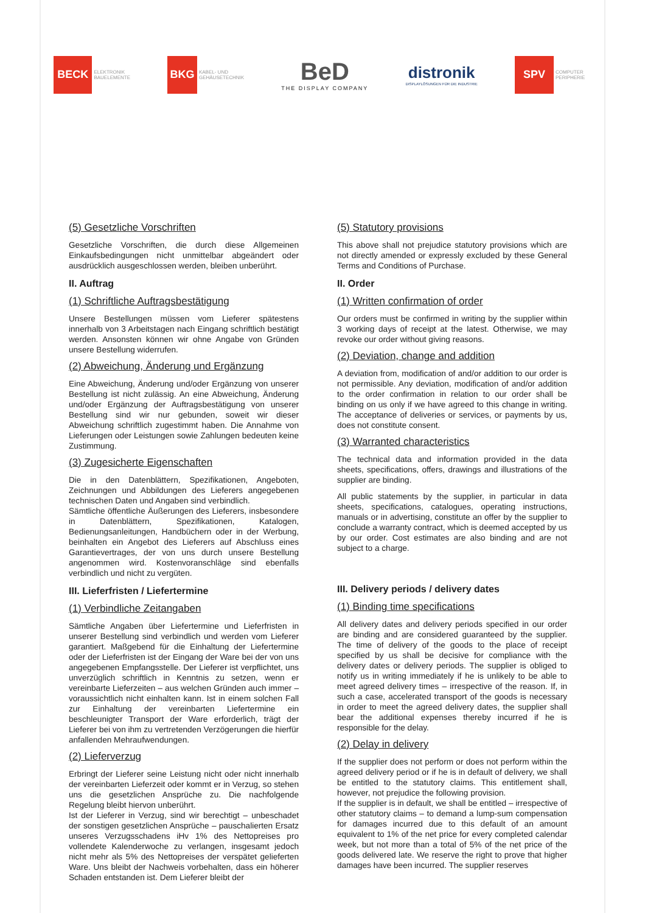BECK
ELEKTRONIK
BAUELEMENTE
BKG
KABEL- UND
GEHÄUSETECHNIK
BeD
THE DISPLAY COMPANY
distronik
DISPLAYLÖSUNGEN FÜR DIE INDUSTRIE
SPV
COMPUTER
PERIPHERIE
(5) Gesetzliche Vorschriften
Gesetzliche Vorschriften, die durch diese Allgemeinen Einkaufsbedingungen nicht unmittelbar abgeändert oder ausdrücklich ausgeschlossen werden, bleiben unberührt.
II. Auftrag
(1) Schriftliche Auftragsbestätigung
Unsere Bestellungen müssen vom Lieferer spätestens innerhalb von 3 Arbeitstagen nach Eingang schriftlich bestätigt werden. Ansonsten können wir ohne Angabe von Gründen unsere Bestellung widerrufen.
(2) Abweichung, Änderung und Ergänzung
Eine Abweichung, Änderung und/oder Ergänzung von unserer Bestellung ist nicht zulässig. An eine Abweichung, Änderung und/oder Ergänzung der Auftragsbestätigung von unserer Bestellung sind wir nur gebunden, soweit wir dieser Abweichung schriftlich zugestimmt haben. Die Annahme von Lieferungen oder Leistungen sowie Zahlungen bedeuten keine Zustimmung.
(3) Zugesicherte Eigenschaften
Die in den Datenblättern, Spezifikationen, Angeboten, Zeichnungen und Abbildungen des Lieferers angegebenen technischen Daten und Angaben sind verbindlich.
Sämtliche öffentliche Äußerungen des Lieferers, insbesondere in Datenblättern, Spezifikationen, Katalogen, Bedienungsanleitungen, Handbüchern oder in der Werbung, beinhalten ein Angebot des Lieferers auf Abschluss eines Garantievertrages, der von uns durch unsere Bestellung angenommen wird. Kostenvoranschläge sind ebenfalls verbindlich und nicht zu vergüten.
III. Lieferfristen / Liefertermine
(1) Verbindliche Zeitangaben
Sämtliche Angaben über Liefertermine und Lieferfristen in unserer Bestellung sind verbindlich und werden vom Lieferer garantiert. Maßgebend für die Einhaltung der Liefertermine oder der Lieferfristen ist der Eingang der Ware bei der von uns angegebenen Empfangsstelle. Der Lieferer ist verpflichtet, uns unverzüglich schriftlich in Kenntnis zu setzen, wenn er vereinbarte Lieferzeiten – aus welchen Gründen auch immer – voraussichtlich nicht einhalten kann. Ist in einem solchen Fall zur Einhaltung der vereinbarten Liefertermine ein beschleunigter Transport der Ware erforderlich, trägt der Lieferer bei von ihm zu vertretenden Verzögerungen die hierfür anfallenden Mehraufwendungen.
(2) Lieferverzug
Erbringt der Lieferer seine Leistung nicht oder nicht innerhalb der vereinbarten Lieferzeit oder kommt er in Verzug, so stehen uns die gesetzlichen Ansprüche zu. Die nachfolgende Regelung bleibt hiervon unberührt.
Ist der Lieferer in Verzug, sind wir berechtigt – unbeschadet der sonstigen gesetzlichen Ansprüche – pauschalierten Ersatz unseres Verzugsschadens iHv 1% des Nettopreises pro vollendete Kalenderwoche zu verlangen, insgesamt jedoch nicht mehr als 5% des Nettopreises der verspätet gelieferten Ware. Uns bleibt der Nachweis vorbehalten, dass ein höherer Schaden entstanden ist. Dem Lieferer bleibt der
(5) Statutory provisions
This above shall not prejudice statutory provisions which are not directly amended or expressly excluded by these General Terms and Conditions of Purchase.
II. Order
(1) Written confirmation of order
Our orders must be confirmed in writing by the supplier within 3 working days of receipt at the latest. Otherwise, we may revoke our order without giving reasons.
(2) Deviation, change and addition
A deviation from, modification of and/or addition to our order is not permissible. Any deviation, modification of and/or addition to the order confirmation in relation to our order shall be binding on us only if we have agreed to this change in writing. The acceptance of deliveries or services, or payments by us, does not constitute consent.
(3) Warranted characteristics
The technical data and information provided in the data sheets, specifications, offers, drawings and illustrations of the supplier are binding.
All public statements by the supplier, in particular in data sheets, specifications, catalogues, operating instructions, manuals or in advertising, constitute an offer by the supplier to conclude a warranty contract, which is deemed accepted by us by our order. Cost estimates are also binding and are not subject to a charge.
III. Delivery periods / delivery dates
(1) Binding time specifications
All delivery dates and delivery periods specified in our order are binding and are considered guaranteed by the supplier. The time of delivery of the goods to the place of receipt specified by us shall be decisive for compliance with the delivery dates or delivery periods. The supplier is obliged to notify us in writing immediately if he is unlikely to be able to meet agreed delivery times – irrespective of the reason. If, in such a case, accelerated transport of the goods is necessary in order to meet the agreed delivery dates, the supplier shall bear the additional expenses thereby incurred if he is responsible for the delay.
(2) Delay in delivery
If the supplier does not perform or does not perform within the agreed delivery period or if he is in default of delivery, we shall be entitled to the statutory claims. This entitlement shall, however, not prejudice the following provision.
If the supplier is in default, we shall be entitled – irrespective of other statutory claims – to demand a lump-sum compensation for damages incurred due to this default of an amount equivalent to 1% of the net price for every completed calendar week, but not more than a total of 5% of the net price of the goods delivered late. We reserve the right to prove that higher damages have been incurred. The supplier reserves